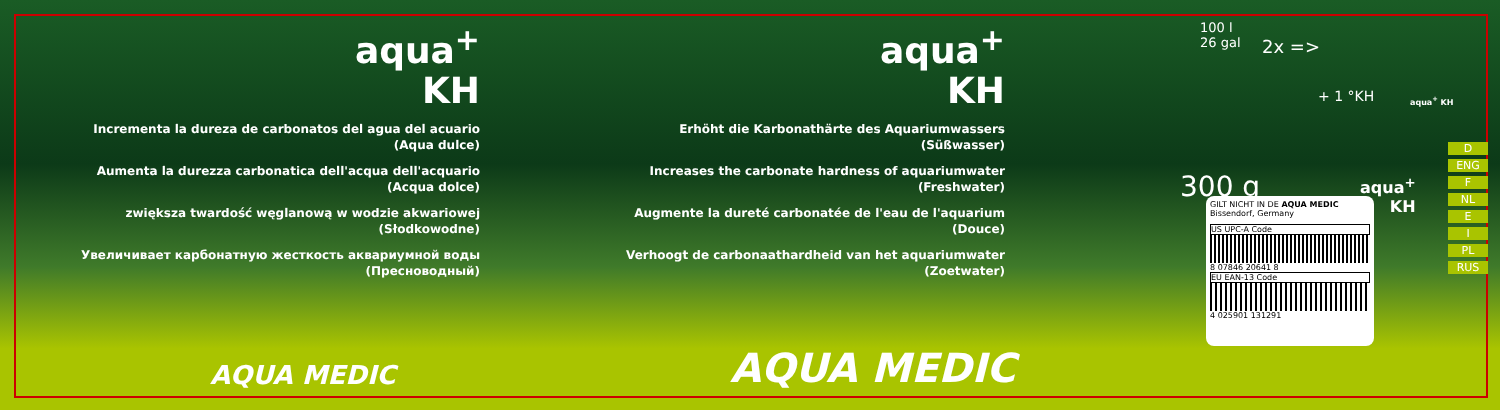aqua<sup>+</sup>
KH
Incrementa la dureza de carbonatos del agua del acuario (Aqua dulce)
Aumenta la durezza carbonatica dell'acqua dell'acquario (Acqua dolce)
zwiększa twardość węglanową w wodzie akwariowej (Słodkowodne)
Увеличивает карбонатную жесткость аквариумной воды (Пресноводный)
aqua<sup>+</sup>
KH
Erhöht die Karbonathärte des Aquariumwassers (Süßwasser)
Increases the carbonate hardness of aquariumwater (Freshwater)
Augmente la dureté carbonatée de l'eau de l'aquarium (Douce)
Verhoogt de carbonaathardheid van het aquariumwater (Zoetwater)
AQUA MEDIC AQUA MEDIC
100 l
26 gal
2x =>
+ 1 °KH aqua<sup>+</sup> KH
300 g
aqua<sup>+</sup>
KH
D
ENG
F
NL
E
I
PL
RUS
GILT NICHT IN DE AQUA MEDIC Bissendorf, Germany
US UPC-A Code
8 07846 20641 8
EU EAN-13 Code
4 025901 131291